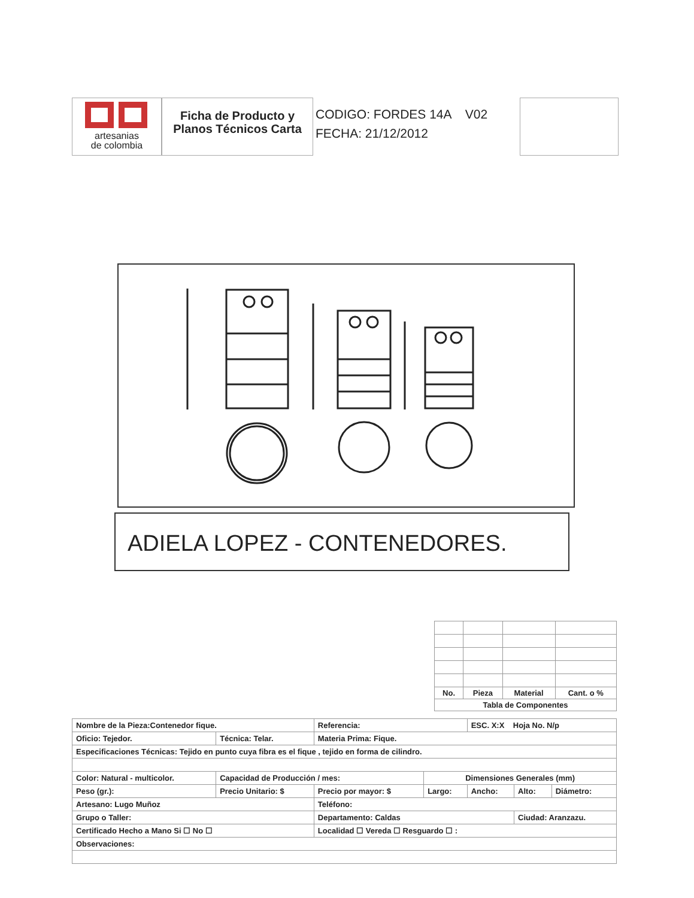artesanias
de colombia
Ficha de Producto y Planos Técnicos Carta
CODIGO: FORDES 14A V02
FECHA: 21/12/2012
ADIELA LOPEZ - CONTENEDORES.
| No. | Pieza | Material | Cant. o % |
| --- | --- | --- | --- |
| Tabla de Componentes | | | |
| Nombre de la Pieza:Contenedor fique. | | | Referencia: | | ESC. X:X Hoja No. N/p | | |
| Oficio: Tejedor. | | Técnica: Telar. | Materia Prima: Fique. | | | | |
| Especificaciones Técnicas: Tejido en punto cuya fibra es el fique , tejido en forma de cilindro. | | | | | | | |
| Color: Natural - multicolor. | | Capacidad de Producción / mes: | | Dimensiones Generales (mm) | | | |
| Peso (gr.): | Precio Unitario: $ | | Precio por mayor: $ | Largo: | Ancho: | Alto: | Diámetro: |
| Artesano: Lugo Muñoz | | | Teléfono: | | | | |
| Grupo o Taller: | | | Departamento: Caldas | | | Ciudad: Aranzazu. | |
| Certificado Hecho a Mano Si ☐ No ☐ | | | Localidad ☐ Vereda ☐ Resguardo ☐ : | | | | |
| Observaciones: | | | | | | | |